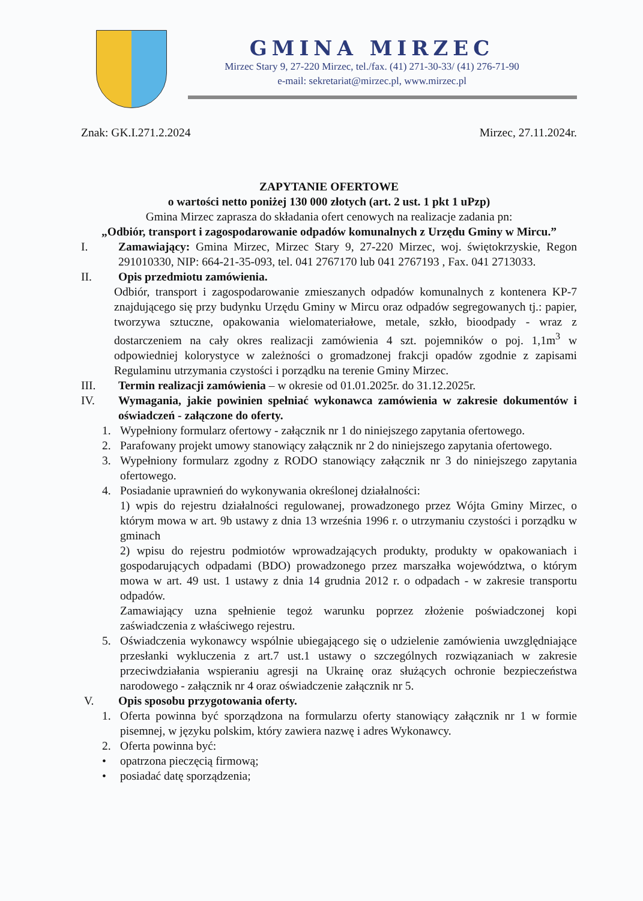GMINA MIRZEC
Mirzec Stary 9, 27-220 Mirzec, tel./fax. (41) 271-30-33/ (41) 276-71-90
e-mail: sekretariat@mirzec.pl, www.mirzec.pl
Znak: GK.I.271.2.2024 Mirzec, 27.11.2024r.
ZAPYTANIE OFERTOWE
o wartości netto poniżej 130 000 złotych (art. 2 ust. 1 pkt 1 uPzp)
Gmina Mirzec zaprasza do składania ofert cenowych na realizacje zadania pn:
„Odbiór, transport i zagospodarowanie odpadów komunalnych z Urzędu Gminy w Mircu.”
I. Zamawiający: Gmina Mirzec, Mirzec Stary 9, 27-220 Mirzec, woj. świętokrzyskie, Regon 291010330, NIP: 664-21-35-093, tel. 041 2767170 lub 041 2767193 , Fax. 041 2713033.
II. Opis przedmiotu zamówienia.
Odbiór, transport i zagospodarowanie zmieszanych odpadów komunalnych z kontenera KP-7 znajdującego się przy budynku Urzędu Gminy w Mircu oraz odpadów segregowanych tj.: papier, tworzywa sztuczne, opakowania wielomateriałowe, metale, szkło, bioodpady - wraz z dostarczeniem na cały okres realizacji zamówienia 4 szt. pojemników o poj. 1,1m<sup>3</sup> w odpowiedniej kolorystyce w zależności o gromadzonej frakcji opadów zgodnie z zapisami Regulaminu utrzymania czystości i porządku na terenie Gminy Mirzec.
III. Termin realizacji zamówienia – w okresie od 01.01.2025r. do 31.12.2025r.
IV. Wymagania, jakie powinien spełniać wykonawca zamówienia w zakresie dokumentów i oświadczeń - załączone do oferty.
1. Wypełniony formularz ofertowy - załącznik nr 1 do niniejszego zapytania ofertowego.
2. Parafowany projekt umowy stanowiący załącznik nr 2 do niniejszego zapytania ofertowego.
3. Wypełniony formularz zgodny z RODO stanowiący załącznik nr 3 do niniejszego zapytania ofertowego.
4. Posiadanie uprawnień do wykonywania określonej działalności:
1) wpis do rejestru działalności regulowanej, prowadzonego przez Wójta Gminy Mirzec, o którym mowa w art. 9b ustawy z dnia 13 września 1996 r. o utrzymaniu czystości i porządku w gminach
2) wpisu do rejestru podmiotów wprowadzających produkty, produkty w opakowaniach i gospodarujących odpadami (BDO) prowadzonego przez marszałka województwa, o którym mowa w art. 49 ust. 1 ustawy z dnia 14 grudnia 2012 r. o odpadach - w zakresie transportu odpadów.
Zamawiający uzna spełnienie tegoż warunku poprzez złożenie poświadczonej kopi zaświadczenia z właściwego rejestru.
5. Oświadczenia wykonawcy wspólnie ubiegającego się o udzielenie zamówienia uwzględniające przesłanki wykluczenia z art.7 ust.1 ustawy o szczególnych rozwiązaniach w zakresie przeciwdziałania wspieraniu agresji na Ukrainę oraz służących ochronie bezpieczeństwa narodowego - załącznik nr 4 oraz oświadczenie załącznik nr 5.
V. Opis sposobu przygotowania oferty.
1. Oferta powinna być sporządzona na formularzu oferty stanowiący załącznik nr 1 w formie pisemnej, w języku polskim, który zawiera nazwę i adres Wykonawcy.
2. Oferta powinna być:
• opatrzona pieczęcią firmową;
• posiadać datę sporządzenia;